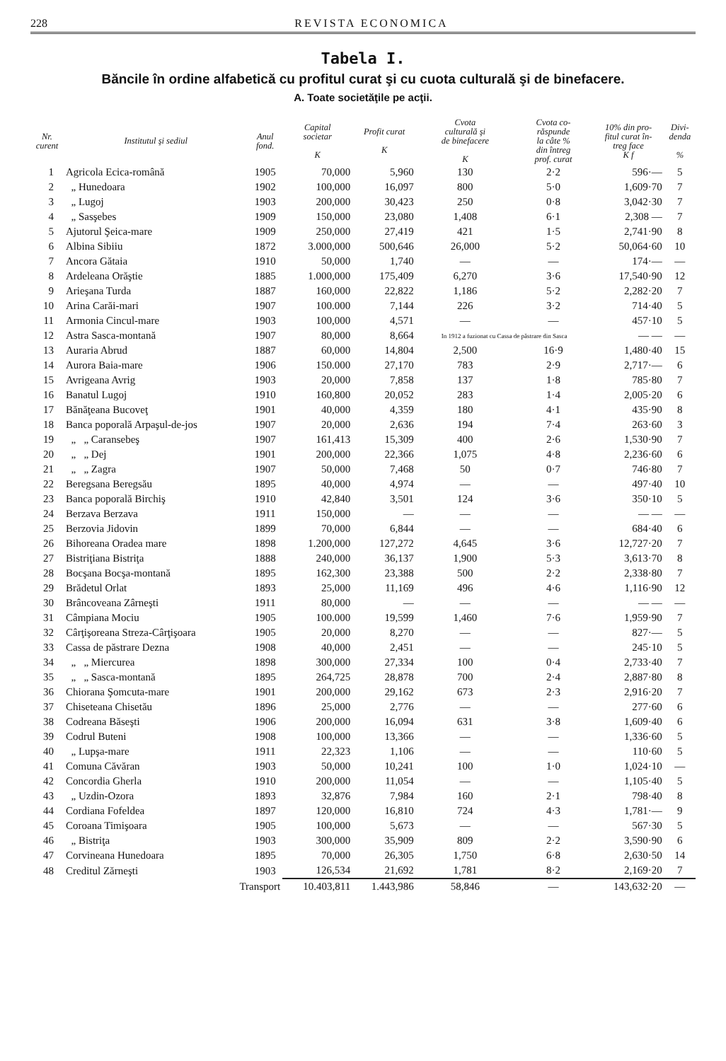228 REVISTA ECONOMICA
Tabela I.
Băncile în ordine alfabetică cu profitul curat şi cu cuota culturală şi de binefacere.
A. Toate societăţile pe acţii.
| Nr. curent | Institutul şi sediul | Anul fond. | Capital societar K | Profit curat K | Cvota culturală şi de binefacere K | Cvota co- răspunde la câte % din întreg prof. curat | 10% din pro- fitul curat în- treg face K f | Divi- denda % |
| --- | --- | --- | --- | --- | --- | --- | --- | --- |
| 1 | Agricola Ecica-română | 1905 | 70,000 | 5,960 | 130 | 2·2 | 596·— | 5 |
| 2 | „ Hunedoara | 1902 | 100,000 | 16,097 | 800 | 5·0 | 1,609·70 | 7 |
| 3 | „ Lugoj | 1903 | 200,000 | 30,423 | 250 | 0·8 | 3,042·30 | 7 |
| 4 | „ Sasşebes | 1909 | 150,000 | 23,080 | 1,408 | 6·1 | 2,308 — | 7 |
| 5 | Ajutorul Şeica-mare | 1909 | 250,000 | 27,419 | 421 | 1·5 | 2,741·90 | 8 |
| 6 | Albina Sibiiu | 1872 | 3.000,000 | 500,646 | 26,000 | 5·2 | 50,064·60 | 10 |
| 7 | Ancora Gătaia | 1910 | 50,000 | 1,740 | — | — | 174·— | — |
| 8 | Ardeleana Orăştie | 1885 | 1.000,000 | 175,409 | 6,270 | 3·6 | 17,540·90 | 12 |
| 9 | Arieşana Turda | 1887 | 160,000 | 22,822 | 1,186 | 5·2 | 2,282·20 | 7 |
| 10 | Arina Carăi-mari | 1907 | 100.000 | 7,144 | 226 | 3·2 | 714·40 | 5 |
| 11 | Armonia Cincul-mare | 1903 | 100,000 | 4,571 | — | — | 457·10 | 5 |
| 12 | Astra Sasca-montană | 1907 | 80,000 | 8,664 | In 1912 a fuzionat cu Cassa de păstrare din Sasca | | — — | — |
| 13 | Auraria Abrud | 1887 | 60,000 | 14,804 | 2,500 | 16·9 | 1,480·40 | 15 |
| 14 | Aurora Baia-mare | 1906 | 150.000 | 27,170 | 783 | 2·9 | 2,717·— | 6 |
| 15 | Avrigeana Avrig | 1903 | 20,000 | 7,858 | 137 | 1·8 | 785·80 | 7 |
| 16 | Banatul Lugoj | 1910 | 160,800 | 20,052 | 283 | 1·4 | 2,005·20 | 6 |
| 17 | Bănăţeana Bucoveţ | 1901 | 40,000 | 4,359 | 180 | 4·1 | 435·90 | 8 |
| 18 | Banca poporală Arpaşul-de-jos | 1907 | 20,000 | 2,636 | 194 | 7·4 | 263·60 | 3 |
| 19 | „ „ Caransebeş | 1907 | 161,413 | 15,309 | 400 | 2·6 | 1,530·90 | 7 |
| 20 | „ „ Dej | 1901 | 200,000 | 22,366 | 1,075 | 4·8 | 2,236·60 | 6 |
| 21 | „ „ Zagra | 1907 | 50,000 | 7,468 | 50 | 0·7 | 746·80 | 7 |
| 22 | Beregsana Beregsău | 1895 | 40,000 | 4,974 | — | — | 497·40 | 10 |
| 23 | Banca poporală Birchiş | 1910 | 42,840 | 3,501 | 124 | 3·6 | 350·10 | 5 |
| 24 | Berzava Berzava | 1911 | 150,000 | — | — | — | — — | — |
| 25 | Berzovia Jidovin | 1899 | 70,000 | 6,844 | — | — | 684·40 | 6 |
| 26 | Bihoreana Oradea mare | 1898 | 1.200,000 | 127,272 | 4,645 | 3·6 | 12,727·20 | 7 |
| 27 | Bistriţiana Bistriţa | 1888 | 240,000 | 36,137 | 1,900 | 5·3 | 3,613·70 | 8 |
| 28 | Bocşana Bocşa-montană | 1895 | 162,300 | 23,388 | 500 | 2·2 | 2,338·80 | 7 |
| 29 | Brădetul Orlat | 1893 | 25,000 | 11,169 | 496 | 4·6 | 1,116·90 | 12 |
| 30 | Brâncoveana Zârneşti | 1911 | 80,000 | — | — | — | — — | — |
| 31 | Câmpiana Mociu | 1905 | 100.000 | 19,599 | 1,460 | 7·6 | 1,959·90 | 7 |
| 32 | Cârţişoreana Streza-Cârţişoara | 1905 | 20,000 | 8,270 | — | — | 827·— | 5 |
| 33 | Cassa de păstrare Dezna | 1908 | 40,000 | 2,451 | — | — | 245·10 | 5 |
| 34 | „ „ Miercurea | 1898 | 300,000 | 27,334 | 100 | 0·4 | 2,733·40 | 7 |
| 35 | „ „ Sasca-montană | 1895 | 264,725 | 28,878 | 700 | 2·4 | 2,887·80 | 8 |
| 36 | Chiorana Şomcuta-mare | 1901 | 200,000 | 29,162 | 673 | 2·3 | 2,916·20 | 7 |
| 37 | Chiseteana Chisetău | 1896 | 25,000 | 2,776 | — | — | 277·60 | 6 |
| 38 | Codreana Băseşti | 1906 | 200,000 | 16,094 | 631 | 3·8 | 1,609·40 | 6 |
| 39 | Codrul Buteni | 1908 | 100,000 | 13,366 | — | — | 1,336·60 | 5 |
| 40 | „ Lupşa-mare | 1911 | 22,323 | 1,106 | — | — | 110·60 | 5 |
| 41 | Comuna Căvăran | 1903 | 50,000 | 10,241 | 100 | 1·0 | 1,024·10 | — |
| 42 | Concordia Gherla | 1910 | 200,000 | 11,054 | — | — | 1,105·40 | 5 |
| 43 | „ Uzdin-Ozora | 1893 | 32,876 | 7,984 | 160 | 2·1 | 798·40 | 8 |
| 44 | Cordiana Fofeldea | 1897 | 120,000 | 16,810 | 724 | 4·3 | 1,781·— | 9 |
| 45 | Coroana Timişoara | 1905 | 100,000 | 5,673 | — | — | 567·30 | 5 |
| 46 | „ Bistriţa | 1903 | 300,000 | 35,909 | 809 | 2·2 | 3,590·90 | 6 |
| 47 | Corvineana Hunedoara | 1895 | 70,000 | 26,305 | 1,750 | 6·8 | 2,630·50 | 14 |
| 48 | Creditul Zărneşti | 1903 | 126,534 | 21,692 | 1,781 | 8·2 | 2,169·20 | 7 |
| | Transport | | 10.403,811 | 1.443,986 | 58,846 | — | 143,632·20 | — |